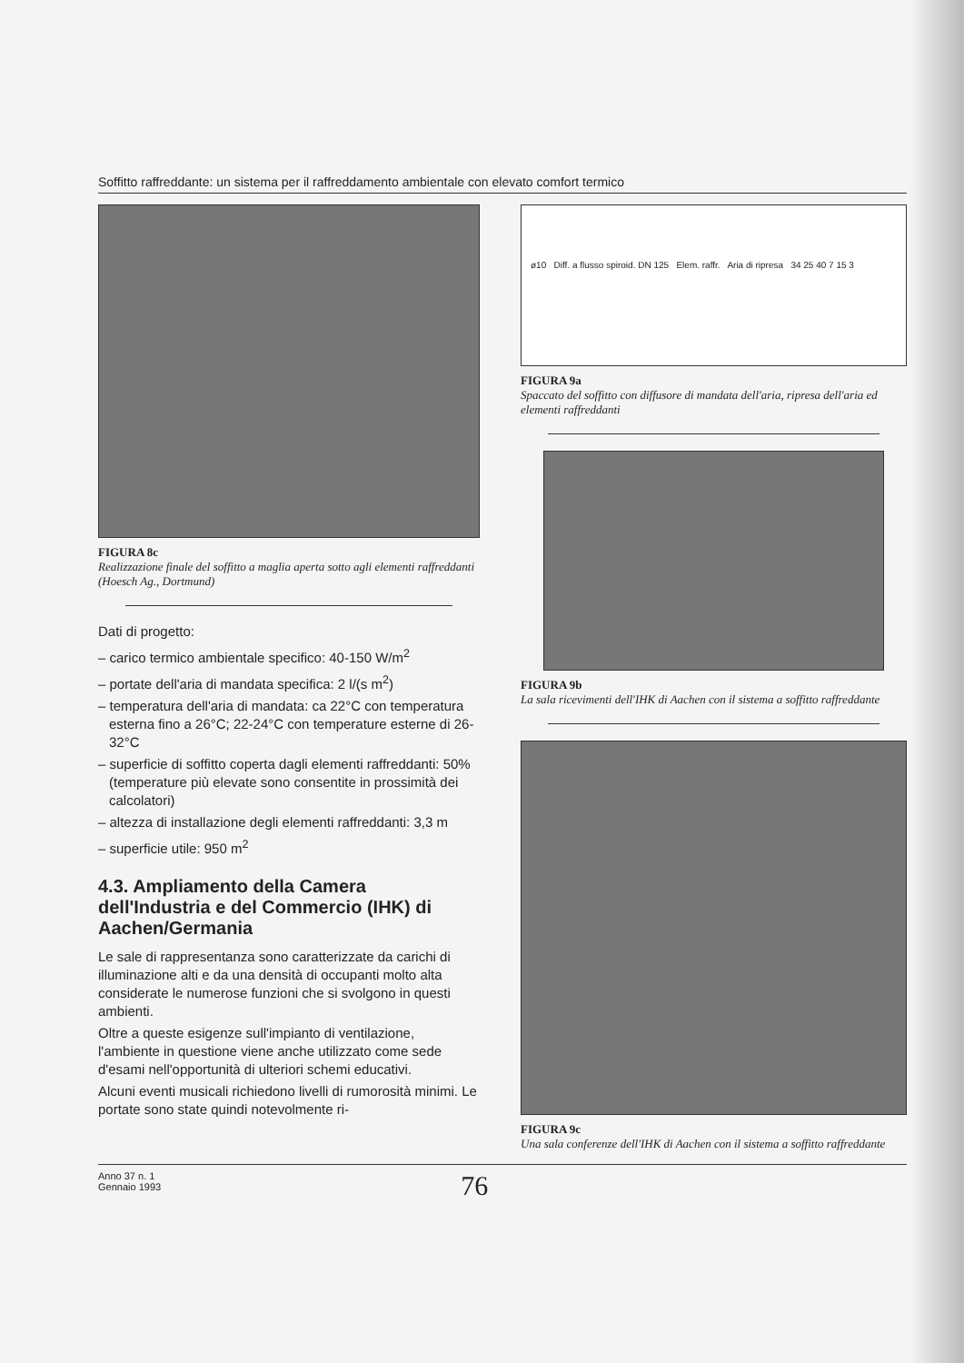Soffitto raffreddante: un sistema per il raffreddamento ambientale con elevato comfort termico
FIGURA 8c
Realizzazione finale del soffitto a maglia aperta sotto agli elementi raffreddanti (Hoesch Ag., Dortmund)
Dati di progetto:
– carico termico ambientale specifico: 40-150 W/m<sup>2</sup>
– portate dell'aria di mandata specifica: 2 l/(s m<sup>2</sup>)
– temperatura dell'aria di mandata: ca 22°C con temperatura esterna fino a 26°C; 22-24°C con temperature esterne di 26-32°C
– superficie di soffitto coperta dagli elementi raffreddanti: 50% (temperature più elevate sono consentite in prossimità dei calcolatori)
– altezza di installazione degli elementi raffreddanti: 3,3 m
– superficie utile: 950 m<sup>2</sup>
4.3. Ampliamento della Camera dell'Industria e del Commercio (IHK) di Aachen/Germania
Le sale di rappresentanza sono caratterizzate da carichi di illuminazione alti e da una densità di occupanti molto alta considerate le numerose funzioni che si svolgono in questi ambienti.
Oltre a queste esigenze sull'impianto di ventilazione, l'ambiente in questione viene anche utilizzato come sede d'esami nell'opportunità di ulteriori schemi educativi.
Alcuni eventi musicali richiedono livelli di rumorosità minimi. Le portate sono state quindi notevolmente ri-
ø10 Diff. a flusso spiroid. DN 125 Elem. raffr. Aria di ripresa 34 25 40 7 15 3
FIGURA 9a
Spaccato del soffitto con diffusore di mandata dell'aria, ripresa dell'aria ed elementi raffreddanti
FIGURA 9b
La sala ricevimenti dell'IHK di Aachen con il sistema a soffitto raffreddante
FIGURA 9c
Una sala conferenze dell'IHK di Aachen con il sistema a soffitto raffreddante
Anno 37 n. 1
Gennaio 1993
76